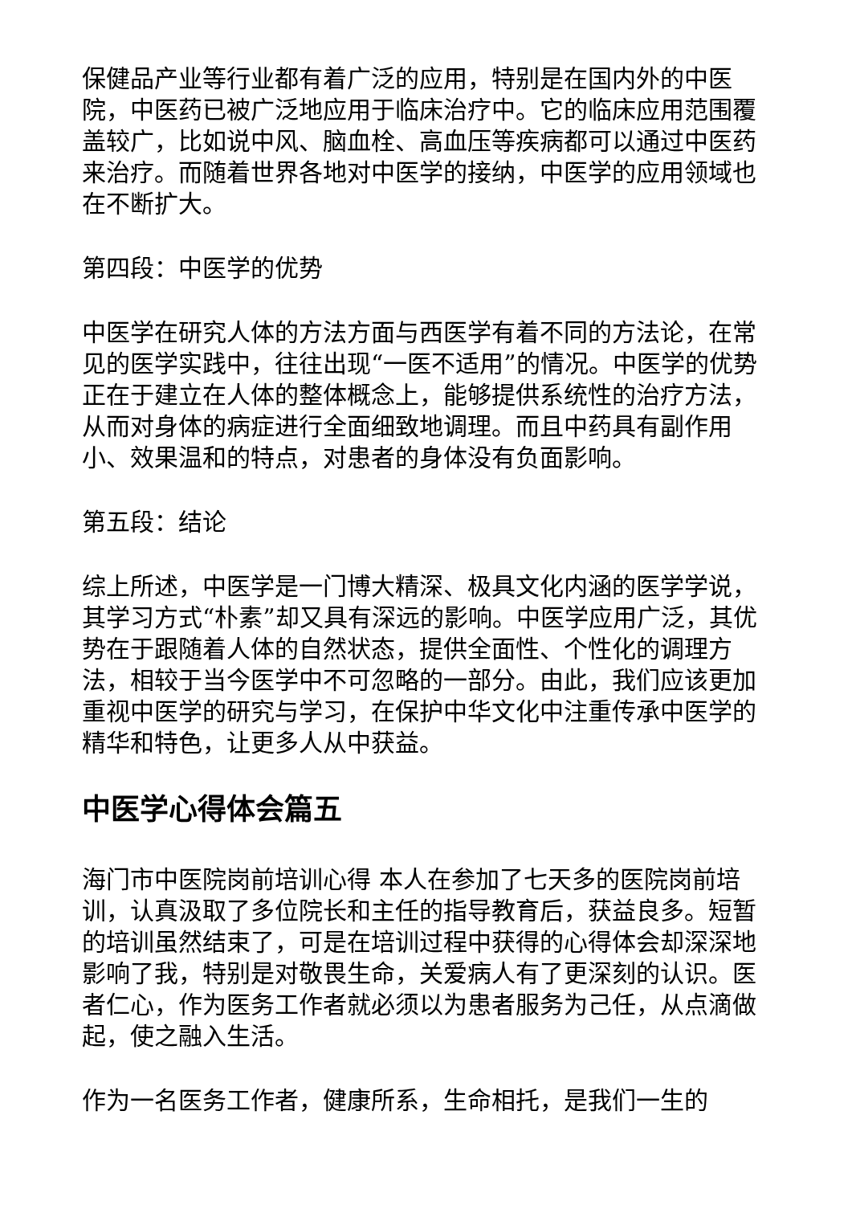保健品产业等行业都有着广泛的应用，特别是在国内外的中医院，中医药已被广泛地应用于临床治疗中。它的临床应用范围覆盖较广，比如说中风、脑血栓、高血压等疾病都可以通过中医药来治疗。而随着世界各地对中医学的接纳，中医学的应用领域也在不断扩大。
第四段：中医学的优势
中医学在研究人体的方法方面与西医学有着不同的方法论，在常见的医学实践中，往往出现“一医不适用”的情况。中医学的优势正在于建立在人体的整体概念上，能够提供系统性的治疗方法，从而对身体的病症进行全面细致地调理。而且中药具有副作用小、效果温和的特点，对患者的身体没有负面影响。
第五段：结论
综上所述，中医学是一门博大精深、极具文化内涵的医学学说，其学习方式“朴素”却又具有深远的影响。中医学应用广泛，其优势在于跟随着人体的自然状态，提供全面性、个性化的调理方法，相较于当今医学中不可忽略的一部分。由此，我们应该更加重视中医学的研究与学习，在保护中华文化中注重传承中医学的精华和特色，让更多人从中获益。
中医学心得体会篇五
海门市中医院岗前培训心得 本人在参加了七天多的医院岗前培训，认真汲取了多位院长和主任的指导教育后，获益良多。短暂的培训虽然结束了，可是在培训过程中获得的心得体会却深深地影响了我，特别是对敬畏生命，关爱病人有了更深刻的认识。医者仁心，作为医务工作者就必须以为患者服务为己任，从点滴做起，使之融入生活。
作为一名医务工作者，健康所系，生命相托，是我们一生的